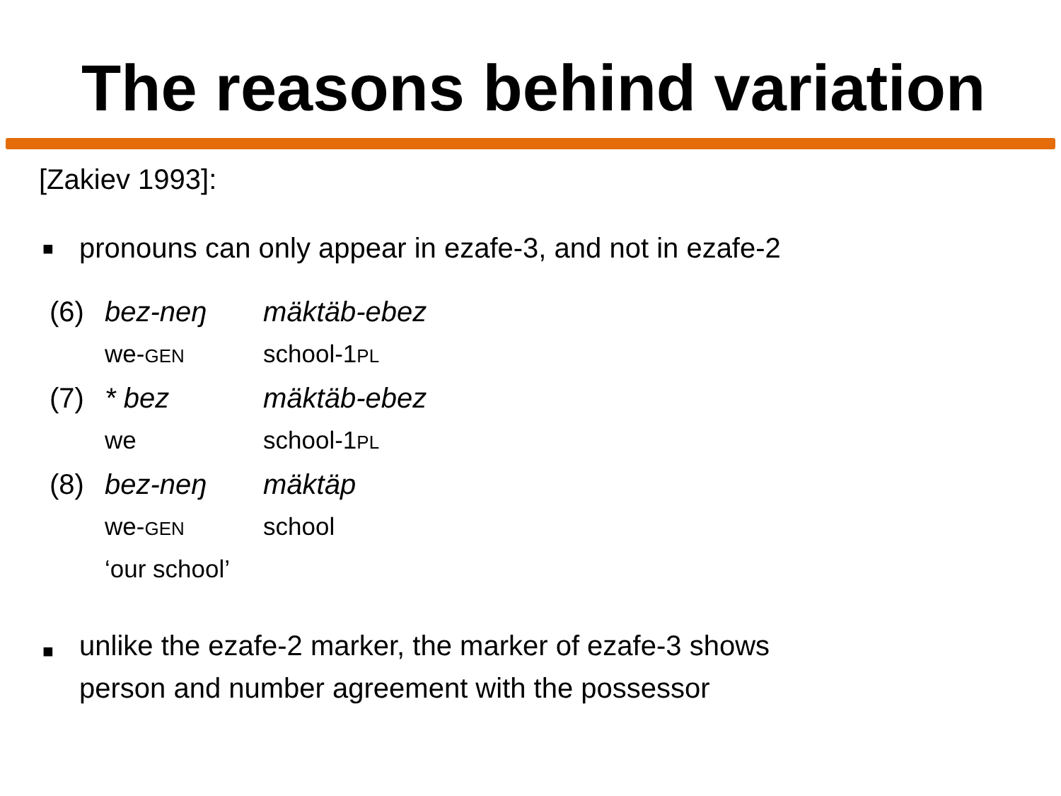The reasons behind variation
[Zakiev 1993]:
■ pronouns can only appear in ezafe-3, and not in ezafe-2
| (6) | bez-neŋ | mäktäb-ebez |
| | we- GEN | school-1 PL |
| (7) | * bez | mäktäb-ebez |
| | we | school-1 PL |
| (8) | bez-neŋ | mäktäp |
| | we- GEN | school |
| | ‘our school’ | |
■ unlike the ezafe-2 marker, the marker of ezafe-3 shows
person and number agreement with the possessor